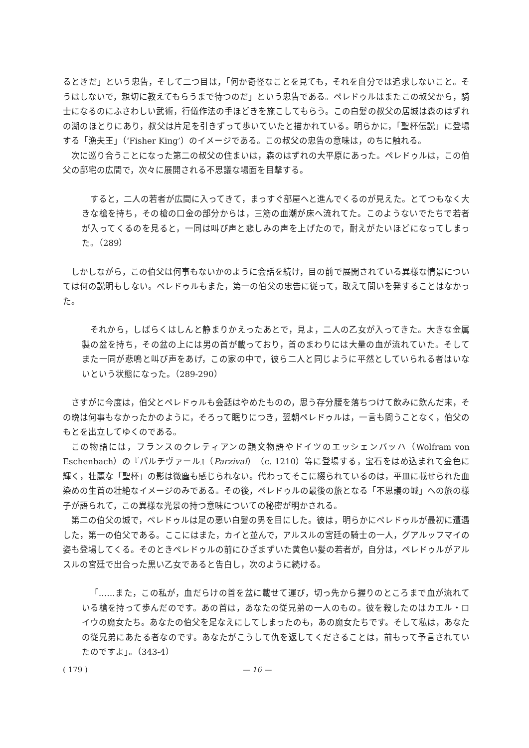るときだ」という忠告，そして二つ目は，「何か奇怪なことを見ても，それを自分では追求しないこと。そうはしないで，親切に教えてもらうまで待つのだ」という忠告である。ペレドゥルはまたこの叔父から，騎士になるのにふさわしい武術，行儀作法の手ほどきを施こしてもらう。この白髪の叔父の居城は森のはずれの湖のほとりにあり，叔父は片足を引きずって歩いていたと描かれている。明らかに，「聖杯伝説」に登場する「漁夫王」（‘Fisher King’）のイメージである。この叔父の忠告の意味は，のちに触れる。
次に巡り合うことになった第二の叔父の住まいは，森のはずれの大平原にあった。ペレドゥルは，この伯父の邸宅の広間で，次々に展開される不思議な場面を目撃する。
すると，二人の若者が広間に入ってきて，まっすぐ部屋へと進んでくるのが見えた。とてつもなく大きな槍を持ち，その槍の口金の部分からは，三筋の血潮が床へ流れてた。このようないでたちで若者が入ってくるのを見ると，一同は叫び声と悲しみの声を上げたので，耐えがたいほどになってしまった。（289）
しかしながら，この伯父は何事もないかのように会話を続け，目の前で展開されている異様な情景については何の説明もしない。ペレドゥルもまた，第一の伯父の忠告に従って，敢えて問いを発することはなかった。
それから，しばらくはしんと静まりかえったあとで，見よ，二人の乙女が入ってきた。大きな金属製の盆を持ち，その盆の上には男の首が載っており，首のまわりには大量の血が流れていた。そしてまた一同が悲鳴と叫び声をあげ，この家の中で，彼ら二人と同じように平然としていられる者はいないという状態になった。（289-290）
さすがに今度は，伯父とペレドゥルも会話はやめたものの，思う存分腰を落ちつけて飲みに飲んだ末，その晩は何事もなかったかのように，そろって眠りにつき，翌朝ペレドゥルは，一言も問うことなく，伯父のもとを出立してゆくのである。
この物語には，フランスのクレティアンの韻文物語やドイツのエッシェンバッハ（Wolfram von Eschenbach）の『パルチヴァール』（Parzival）（c. 1210）等に登場する，宝石をはめ込まれて金色に輝く，壮麗な「聖杯」の影は微塵も感じられない。代わってそこに綴られているのは，平皿に載せられた血染めの生首の壮絶なイメージのみである。その後，ペレドゥルの最後の旅となる「不思議の城」への旅の様子が語られて，この異様な光景の持つ意味についての秘密が明かされる。
第二の伯父の城で，ペレドゥルは足の悪い白髪の男を目にした。彼は，明らかにペレドゥルが最初に遭遇した，第一の伯父である。ここにはまた，カイと並んで，アルスルの宮廷の騎士の一人，グアルッフマイの姿も登場してくる。そのときペレドゥルの前にひざまずいた黄色い髪の若者が，自分は，ペレドゥルがアルスルの宮廷で出合った黒い乙女であると告白し，次のように続ける。
「……また，この私が，血だらけの首を盆に載せて運び，切っ先から握りのところまで血が流れている槍を持って歩んだのです。あの首は，あなたの従兄弟の一人のもの。彼を殺したのはカエル・ロイウの魔女たち。あなたの伯父を足なえにしてしまったのも，あの魔女たちです。そして私は，あなたの従兄弟にあたる者なのです。あなたがこうして仇を返してくださることは，前もって予言されていたのですよ」。（343-4）
( 179 ) — 16 —